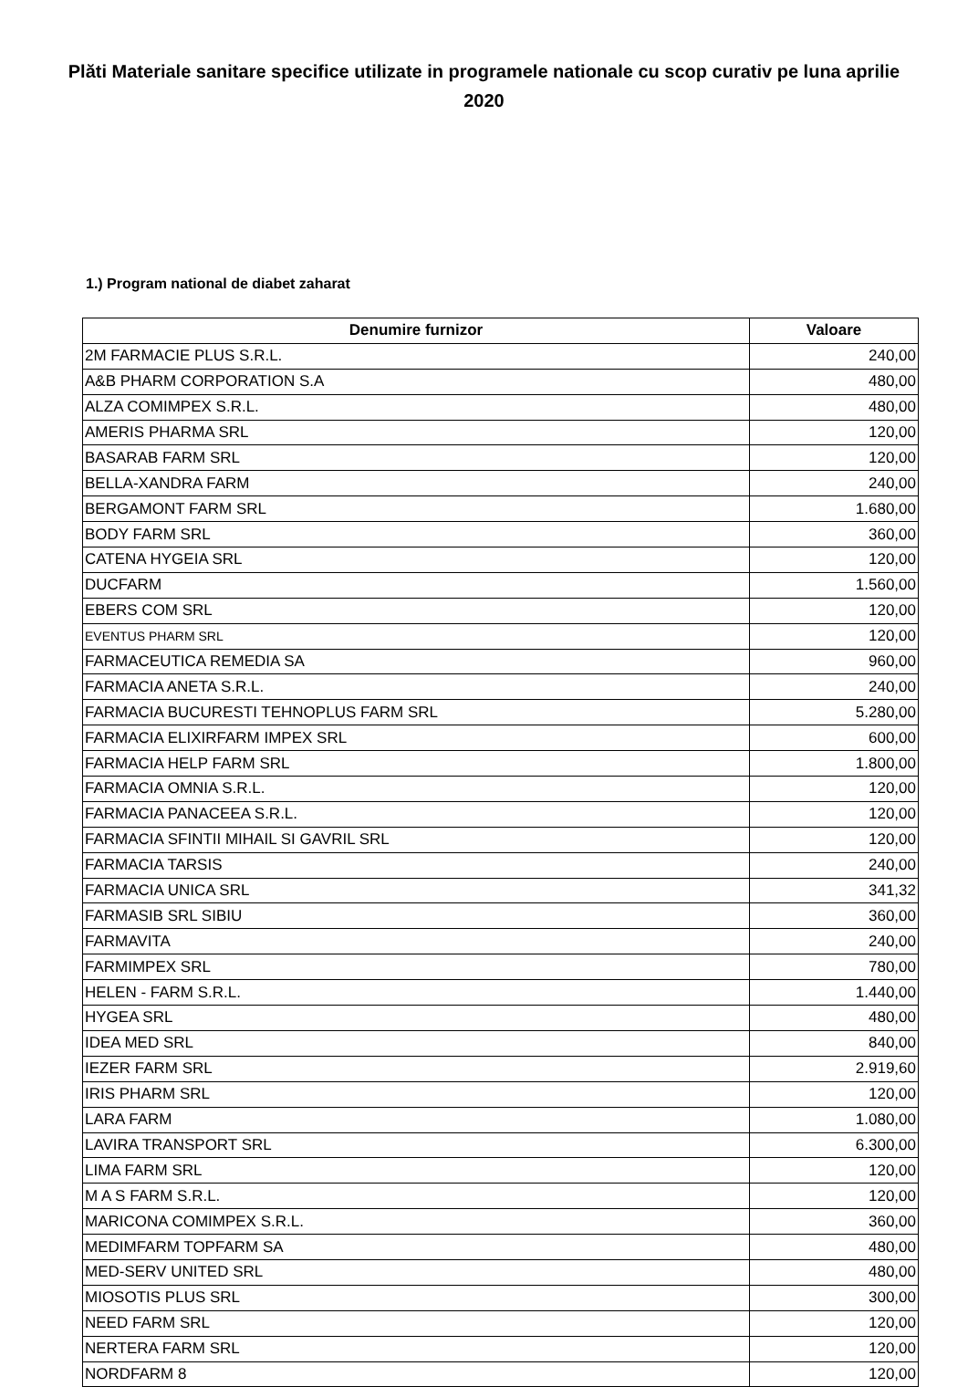Plăti Materiale sanitare specifice utilizate in programele nationale cu scop curativ pe luna aprilie 2020
1.) Program national de diabet zaharat
| Denumire furnizor | Valoare |
| --- | --- |
| 2M FARMACIE PLUS S.R.L. | 240,00 |
| A&B PHARM CORPORATION S.A | 480,00 |
| ALZA COMIMPEX S.R.L. | 480,00 |
| AMERIS PHARMA SRL | 120,00 |
| BASARAB FARM SRL | 120,00 |
| BELLA-XANDRA FARM | 240,00 |
| BERGAMONT FARM SRL | 1.680,00 |
| BODY FARM SRL | 360,00 |
| CATENA HYGEIA SRL | 120,00 |
| DUCFARM | 1.560,00 |
| EBERS COM SRL | 120,00 |
| EVENTUS PHARM SRL | 120,00 |
| FARMACEUTICA REMEDIA SA | 960,00 |
| FARMACIA ANETA S.R.L. | 240,00 |
| FARMACIA BUCURESTI TEHNOPLUS FARM SRL | 5.280,00 |
| FARMACIA ELIXIRFARM IMPEX SRL | 600,00 |
| FARMACIA HELP FARM SRL | 1.800,00 |
| FARMACIA OMNIA S.R.L. | 120,00 |
| FARMACIA PANACEEA S.R.L. | 120,00 |
| FARMACIA SFINTII MIHAIL SI GAVRIL SRL | 120,00 |
| FARMACIA TARSIS | 240,00 |
| FARMACIA UNICA SRL | 341,32 |
| FARMASIB SRL SIBIU | 360,00 |
| FARMAVITA | 240,00 |
| FARMIMPEX SRL | 780,00 |
| HELEN - FARM S.R.L. | 1.440,00 |
| HYGEA SRL | 480,00 |
| IDEA MED SRL | 840,00 |
| IEZER FARM SRL | 2.919,60 |
| IRIS PHARM SRL | 120,00 |
| LARA FARM | 1.080,00 |
| LAVIRA TRANSPORT SRL | 6.300,00 |
| LIMA FARM SRL | 120,00 |
| M A S FARM S.R.L. | 120,00 |
| MARICONA COMIMPEX S.R.L. | 360,00 |
| MEDIMFARM TOPFARM SA | 480,00 |
| MED-SERV UNITED SRL | 480,00 |
| MIOSOTIS PLUS SRL | 300,00 |
| NEED FARM SRL | 120,00 |
| NERTERA FARM SRL | 120,00 |
| NORDFARM 8 | 120,00 |